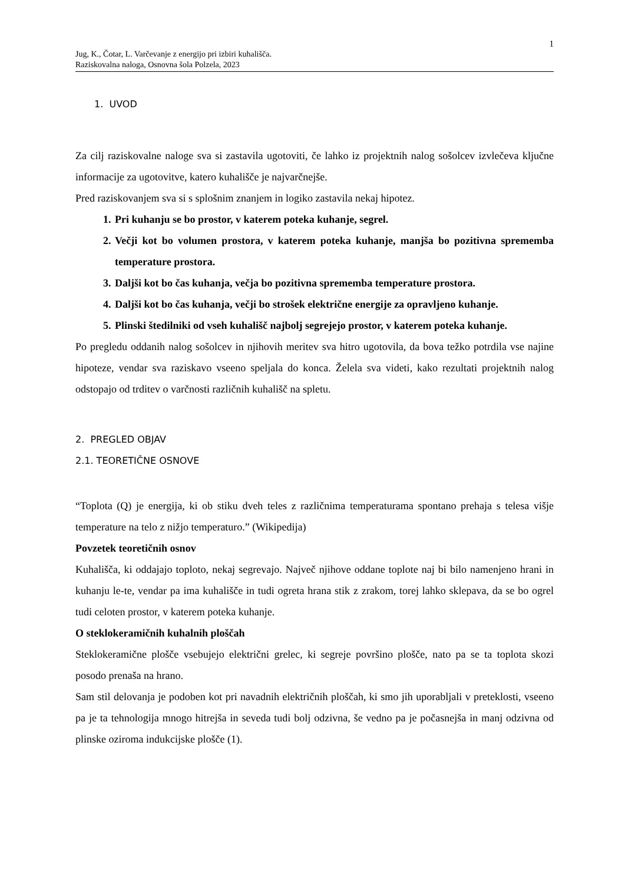1
Jug, K., Čotar, L. Varčevanje z energijo pri izbiri kuhališča.
Raziskovalna naloga, Osnovna šola Polzela, 2023
1. UVOD
Za cilj raziskovalne naloge sva si zastavila ugotoviti, če lahko iz projektnih nalog sošolcev izvlečeva ključne informacije za ugotovitve, katero kuhališče je najvarčnejše.
Pred raziskovanjem sva si s splošnim znanjem in logiko zastavila nekaj hipotez.
1. Pri kuhanju se bo prostor, v katerem poteka kuhanje, segrel.
2. Večji kot bo volumen prostora, v katerem poteka kuhanje, manjša bo pozitivna sprememba temperature prostora.
3. Daljši kot bo čas kuhanja, večja bo pozitivna sprememba temperature prostora.
4. Daljši kot bo čas kuhanja, večji bo strošek električne energije za opravljeno kuhanje.
5. Plinski štedilniki od vseh kuhališč najbolj segrejejo prostor, v katerem poteka kuhanje.
Po pregledu oddanih nalog sošolcev in njihovih meritev sva hitro ugotovila, da bova težko potrdila vse najine hipoteze, vendar sva raziskavo vseeno speljala do konca. Želela sva videti, kako rezultati projektnih nalog odstopajo od trditev o varčnosti različnih kuhališč na spletu.
2. PREGLED OBJAV
2.1. TEORETIČNE OSNOVE
“Toplota (Q) je energija, ki ob stiku dveh teles z različnima temperaturama spontano prehaja s telesa višje temperature na telo z nižjo temperaturo.” (Wikipedija)
Povzetek teoretičnih osnov
Kuhališča, ki oddajajo toploto, nekaj segrevajo. Največ njihove oddane toplote naj bi bilo namenjeno hrani in kuhanju le-te, vendar pa ima kuhališče in tudi ogreta hrana stik z zrakom, torej lahko sklepava, da se bo ogrel tudi celoten prostor, v katerem poteka kuhanje.
O steklokeramičnih kuhalnih ploščah
Steklokeramične plošče vsebujejo električni grelec, ki segreje površino plošče, nato pa se ta toplota skozi posodo prenaša na hrano.
Sam stil delovanja je podoben kot pri navadnih električnih ploščah, ki smo jih uporabljali v preteklosti, vseeno pa je ta tehnologija mnogo hitrejša in seveda tudi bolj odzivna, še vedno pa je počasnejša in manj odzivna od plinske oziroma indukcijske plošče (1).